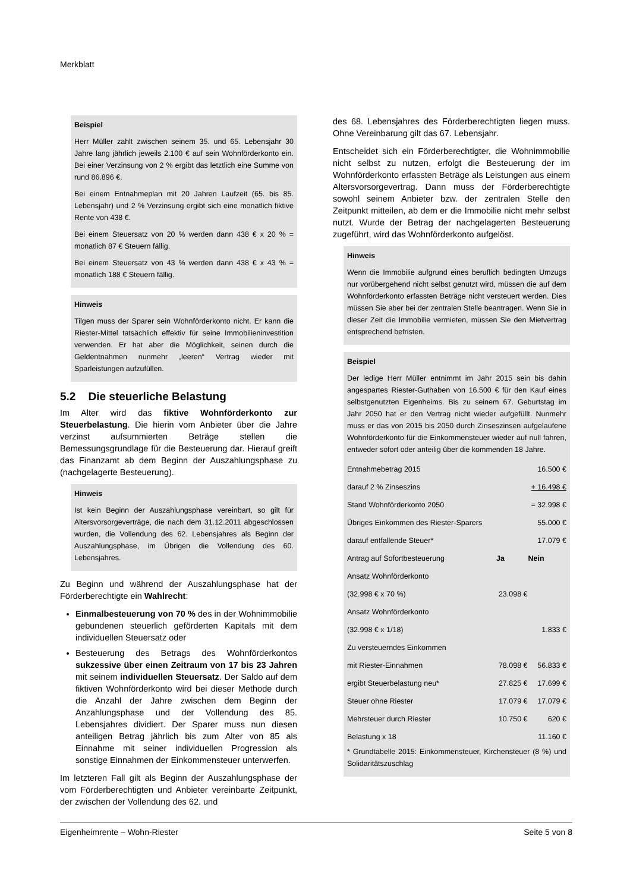Merkblatt
Beispiel
Herr Müller zahlt zwischen seinem 35. und 65. Lebensjahr 30 Jahre lang jährlich jeweils 2.100 € auf sein Wohnförderkonto ein. Bei einer Verzinsung von 2 % ergibt das letztlich eine Summe von rund 86.896 €.
Bei einem Entnahmeplan mit 20 Jahren Laufzeit (65. bis 85. Lebensjahr) und 2 % Verzinsung ergibt sich eine monatlich fiktive Rente von 438 €.
Bei einem Steuersatz von 20 % werden dann 438 € x 20 % = monatlich 87 € Steuern fällig.
Bei einem Steuersatz von 43 % werden dann 438 € x 43 % = monatlich 188 € Steuern fällig.
Hinweis
Tilgen muss der Sparer sein Wohnförderkonto nicht. Er kann die Riester-Mittel tatsächlich effektiv für seine Immobilieninvestition verwenden. Er hat aber die Möglichkeit, seinen durch die Geldentnahmen nunmehr „leeren“ Vertrag wieder mit Sparleistungen aufzufüllen.
5.2 Die steuerliche Belastung
Im Alter wird das fiktive Wohnförderkonto zur Steuerbelastung. Die hierin vom Anbieter über die Jahre verzinst aufsummierten Beträge stellen die Bemessungsgrundlage für die Besteuerung dar. Hierauf greift das Finanzamt ab dem Beginn der Auszahlungsphase zu (nachgelagerte Besteuerung).
Hinweis
Ist kein Beginn der Auszahlungsphase vereinbart, so gilt für Altersvorsorgeverträge, die nach dem 31.12.2011 abgeschlossen wurden, die Vollendung des 62. Lebensjahres als Beginn der Auszahlungsphase, im Übrigen die Vollendung des 60. Lebensjahres.
Zu Beginn und während der Auszahlungsphase hat der Förderberechtigte ein Wahlrecht:
Einmalbesteuerung von 70 % des in der Wohnimmobilie gebundenen steuerlich geförderten Kapitals mit dem individuellen Steuersatz oder
Besteuerung des Betrags des Wohnförderkontos sukzessive über einen Zeitraum von 17 bis 23 Jahren mit seinem individuellen Steuersatz. Der Saldo auf dem fiktiven Wohnförderkonto wird bei dieser Methode durch die Anzahl der Jahre zwischen dem Beginn der Anzahlungsphase und der Vollendung des 85. Lebensjahres dividiert. Der Sparer muss nun diesen anteiligen Betrag jährlich bis zum Alter von 85 als Einnahme mit seiner individuellen Progression als sonstige Einnahmen der Einkommensteuer unterwerfen.
Im letzteren Fall gilt als Beginn der Auszahlungsphase der vom Förderberechtigten und Anbieter vereinbarte Zeitpunkt, der zwischen der Vollendung des 62. und
des 68. Lebensjahres des Förderberechtigten liegen muss. Ohne Vereinbarung gilt das 67. Lebensjahr.
Entscheidet sich ein Förderberechtigter, die Wohnimmobilie nicht selbst zu nutzen, erfolgt die Besteuerung der im Wohnförderkonto erfassten Beträge als Leistungen aus einem Altersvorsorgevertrag. Dann muss der Förderberechtigte sowohl seinem Anbieter bzw. der zentralen Stelle den Zeitpunkt mitteilen, ab dem er die Immobilie nicht mehr selbst nutzt. Wurde der Betrag der nachgelagerten Besteuerung zugeführt, wird das Wohnförderkonto aufgelöst.
Hinweis
Wenn die Immobilie aufgrund eines beruflich bedingten Umzugs nur vorübergehend nicht selbst genutzt wird, müssen die auf dem Wohnförderkonto erfassten Beträge nicht versteuert werden. Dies müssen Sie aber bei der zentralen Stelle beantragen. Wenn Sie in dieser Zeit die Immobilie vermieten, müssen Sie den Mietvertrag entsprechend befristen.
Beispiel
Der ledige Herr Müller entnimmt im Jahr 2015 sein bis dahin angespartes Riester-Guthaben von 16.500 € für den Kauf eines selbstgenutzten Eigenheims. Bis zu seinem 67. Geburtstag im Jahr 2050 hat er den Vertrag nicht wieder aufgefüllt. Nunmehr muss er das von 2015 bis 2050 durch Zinseszinsen aufgelaufene Wohnförderkonto für die Einkommensteuer wieder auf null fahren, entweder sofort oder anteilig über die kommenden 18 Jahre.
| Entnahmebetrag 2015 | | 16.500 € |
| darauf 2 % Zinseszins | | + 16.498 € |
| Stand Wohnförderkonto 2050 | | = 32.998 € |
| Übriges Einkommen des Riester-Sparers | | 55.000 € |
| darauf entfallende Steuer* | | 17.079 € |
| Antrag auf Sofortbesteuerung | Ja | Nein |
| Ansatz Wohnförderkonto | | |
| (32.998 € x 70 %) | 23.098 € | |
| Ansatz Wohnförderkonto | | |
| (32.998 € x 1/18) | | 1.833 € |
| Zu versteuerndes Einkommen | | |
| mit Riester-Einnahmen | 78.098 € | 56.833 € |
| ergibt Steuerbelastung neu* | 27.825 € | 17.699 € |
| Steuer ohne Riester | 17.079 € | 17.079 € |
| Mehrsteuer durch Riester | 10.750 € | 620 € |
| Belastung x 18 | | 11.160 € |
* Grundtabelle 2015: Einkommensteuer, Kirchensteuer (8 %) und Solidaritätszuschlag
Eigenheimrente – Wohn-Riester Seite 5 von 8